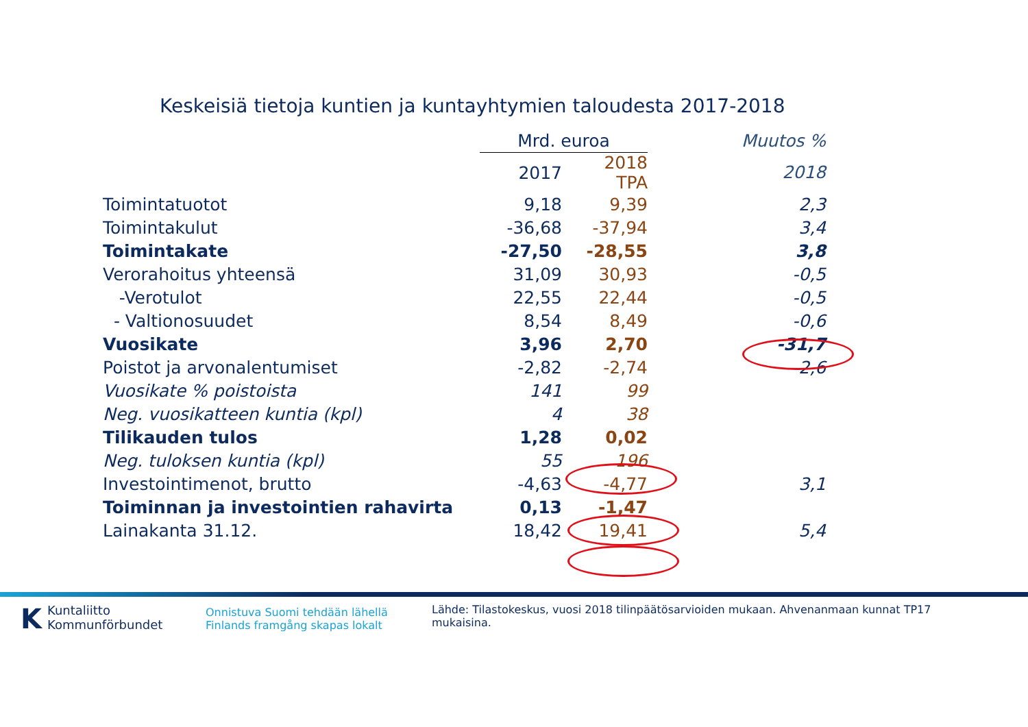Keskeisiä tietoja kuntien ja kuntayhtymien taloudesta 2017-2018
| | Mrd. euroa | | Muutos % |
| --- | --- | --- | --- |
| | 2017 | 2018 TPA | 2018 |
| Toimintatuotot | 9,18 | 9,39 | 2,3 |
| Toimintakulut | -36,68 | -37,94 | 3,4 |
| Toimintakate | -27,50 | -28,55 | 3,8 |
| Verorahoitus yhteensä | 31,09 | 30,93 | -0,5 |
| -Verotulot | 22,55 | 22,44 | -0,5 |
| - Valtionosuudet | 8,54 | 8,49 | -0,6 |
| Vuosikate | 3,96 | 2,70 | -31,7 |
| Poistot ja arvonalentumiset | -2,82 | -2,74 | -2,6 |
| Vuosikate % poistoista | 141 | 99 | |
| Neg. vuosikatteen kuntia (kpl) | 4 | 38 | |
| Tilikauden tulos | 1,28 | 0,02 | |
| Neg. tuloksen kuntia (kpl) | 55 | 196 | |
| Investointimenot, brutto | -4,63 | -4,77 | 3,1 |
| Toiminnan ja investointien rahavirta | 0,13 | -1,47 | |
| Lainakanta 31.12. | 18,42 | 19,41 | 5,4 |
KKuntaliitto
Kommunförbundet
Onnistuva Suomi tehdään lähellä
Finlands framgång skapas lokalt
Lähde: Tilastokeskus, vuosi 2018 tilinpäätösarvioiden mukaan. Ahvenanmaan kunnat TP17 mukaisina.